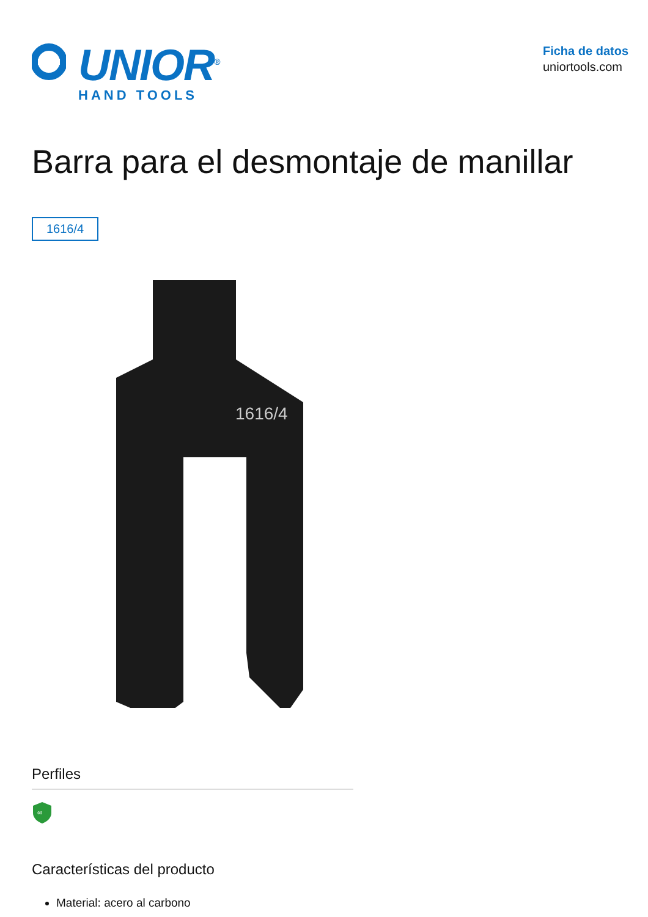UNIOR<sup>®</sup>
HAND TOOLS
Ficha de datos
uniortools.com
Barra para el desmontaje de manillar
1616/4
1616/4
Perfiles
∞
Características del producto
Material: acero al carbono